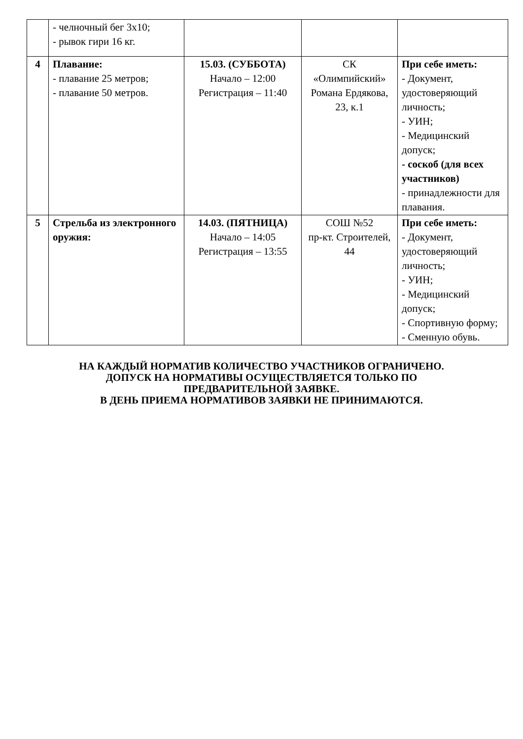| | - челночный бег 3х10; - рывок гири 16 кг. | | | |
| 4 | Плавание: - плавание 25 метров; - плавание 50 метров. | 15.03. (СУББОТА) Начало – 12:00 Регистрация – 11:40 | СК «Олимпийский» Романа Ердякова, 23, к.1 | При себе иметь: - Документ, удостоверяющий личность; - УИН; - Медицинский допуск; - соскоб (для всех участников) - принадлежности для плавания. |
| 5 | Стрельба из электронного оружия: | 14.03. (ПЯТНИЦА) Начало – 14:05 Регистрация – 13:55 | СОШ №52 пр-кт. Строителей, 44 | При себе иметь: - Документ, удостоверяющий личность; - УИН; - Медицинский допуск; - Спортивную форму; - Сменную обувь. |
НА КАЖДЫЙ НОРМАТИВ КОЛИЧЕСТВО УЧАСТНИКОВ ОГРАНИЧЕНО.
ДОПУСК НА НОРМАТИВЫ ОСУЩЕСТВЛЯЕТСЯ ТОЛЬКО ПО
ПРЕДВАРИТЕЛЬНОЙ ЗАЯВКЕ.
В ДЕНЬ ПРИЕМА НОРМАТИВОВ ЗАЯВКИ НЕ ПРИНИМАЮТСЯ.